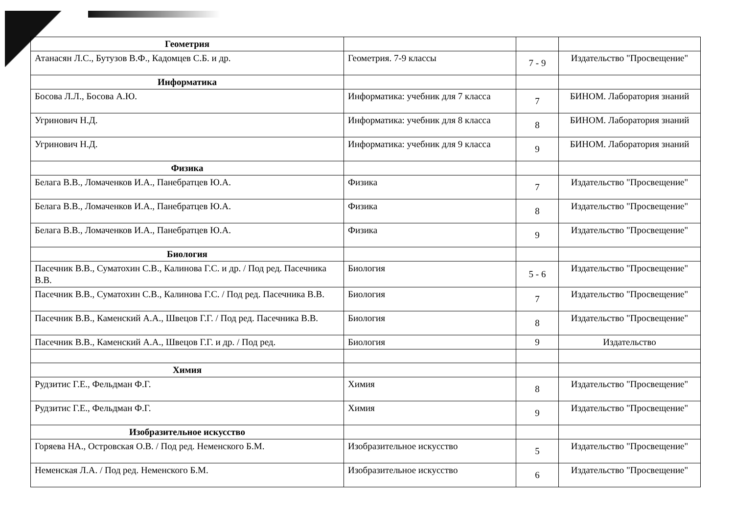| Геометрия | | | |
| Атанасян Л.С., Бутузов В.Ф., Кадомцев С.Б. и др. | Геометрия. 7-9 классы | 7 - 9 | Издательство "Просвещение" |
| Информатика | | | |
| Босова Л.Л., Босова А.Ю. | Информатика: учебник для 7 класса | 7 | БИНОМ. Лаборатория знаний |
| Угринович Н.Д. | Информатика: учебник для 8 класса | 8 | БИНОМ. Лаборатория знаний |
| Угринович Н.Д. | Информатика: учебник для 9 класса | 9 | БИНОМ. Лаборатория знаний |
| Физика | | | |
| Белага В.В., Ломаченков И.А., Панебратцев Ю.А. | Физика | 7 | Издательство "Просвещение" |
| Белага В.В., Ломаченков И.А., Панебратцев Ю.А. | Физика | 8 | Издательство "Просвещение" |
| Белага В.В., Ломаченков И.А., Панебратцев Ю.А. | Физика | 9 | Издательство "Просвещение" |
| Биология | | | |
| Пасечник В.В., Суматохин С.В., Калинова Г.С. и др. / Под ред. Пасечника В.В. | Биология | 5 - 6 | Издательство "Просвещение" |
| Пасечник В.В., Суматохин С.В., Калинова Г.С. / Под ред. Пасечника В.В. | Биология | 7 | Издательство "Просвещение" |
| Пасечник В.В., Каменский А.А., Швецов Г.Г. / Под ред. Пасечника В.В. | Биология | 8 | Издательство "Просвещение" |
| Пасечник В.В., Каменский А.А., Швецов Г.Г. и др. / Под ред. | Биология | 9 | Издательство |
| Химия | | | |
| Рудзитис Г.Е., Фельдман Ф.Г. | Химия | 8 | Издательство "Просвещение" |
| Рудзитис Г.Е., Фельдман Ф.Г. | Химия | 9 | Издательство "Просвещение" |
| Изобразительное искусство | | | |
| Горяева НА., Островская О.В. / Под ред. Неменского Б.М. | Изобразительное искусство | 5 | Издательство "Просвещение" |
| Неменская Л.А. / Под ред. Неменского Б.М. | Изобразительное искусство | 6 | Издательство "Просвещение" |